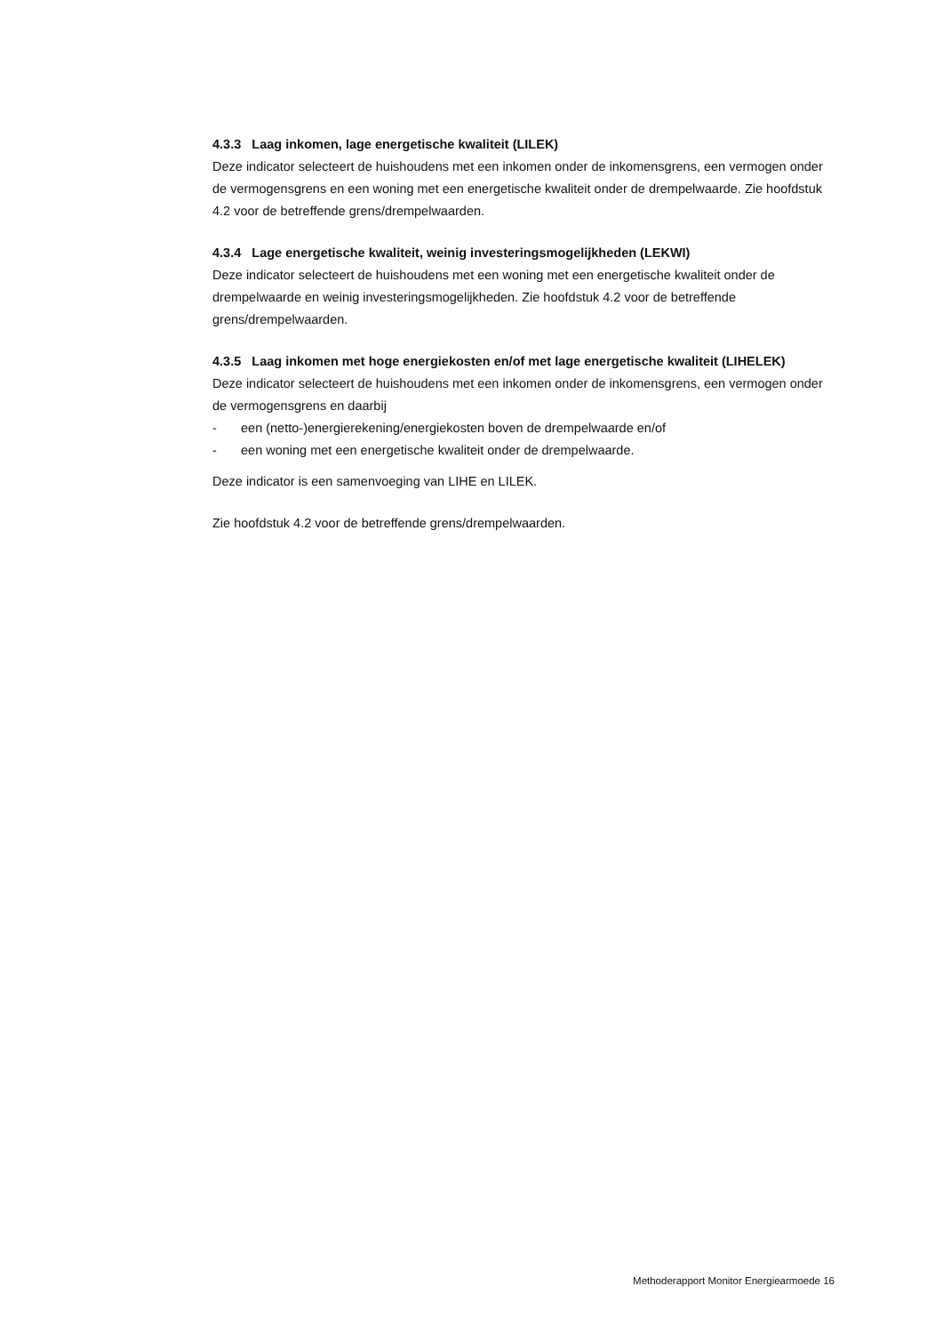4.3.3 Laag inkomen, lage energetische kwaliteit (LILEK)
Deze indicator selecteert de huishoudens met een inkomen onder de inkomensgrens, een vermogen onder de vermogensgrens en een woning met een energetische kwaliteit onder de drempelwaarde. Zie hoofdstuk 4.2 voor de betreffende grens/drempelwaarden.
4.3.4 Lage energetische kwaliteit, weinig investeringsmogelijkheden (LEKWI)
Deze indicator selecteert de huishoudens met een woning met een energetische kwaliteit onder de drempelwaarde en weinig investeringsmogelijkheden. Zie hoofdstuk 4.2 voor de betreffende grens/drempelwaarden.
4.3.5 Laag inkomen met hoge energiekosten en/of met lage energetische kwaliteit (LIHELEK)
Deze indicator selecteert de huishoudens met een inkomen onder de inkomensgrens, een vermogen onder de vermogensgrens en daarbij
- een (netto-)energierekening/energiekosten boven de drempelwaarde en/of
- een woning met een energetische kwaliteit onder de drempelwaarde.
Deze indicator is een samenvoeging van LIHE en LILEK.
Zie hoofdstuk 4.2 voor de betreffende grens/drempelwaarden.
Methoderapport Monitor Energiearmoede 16